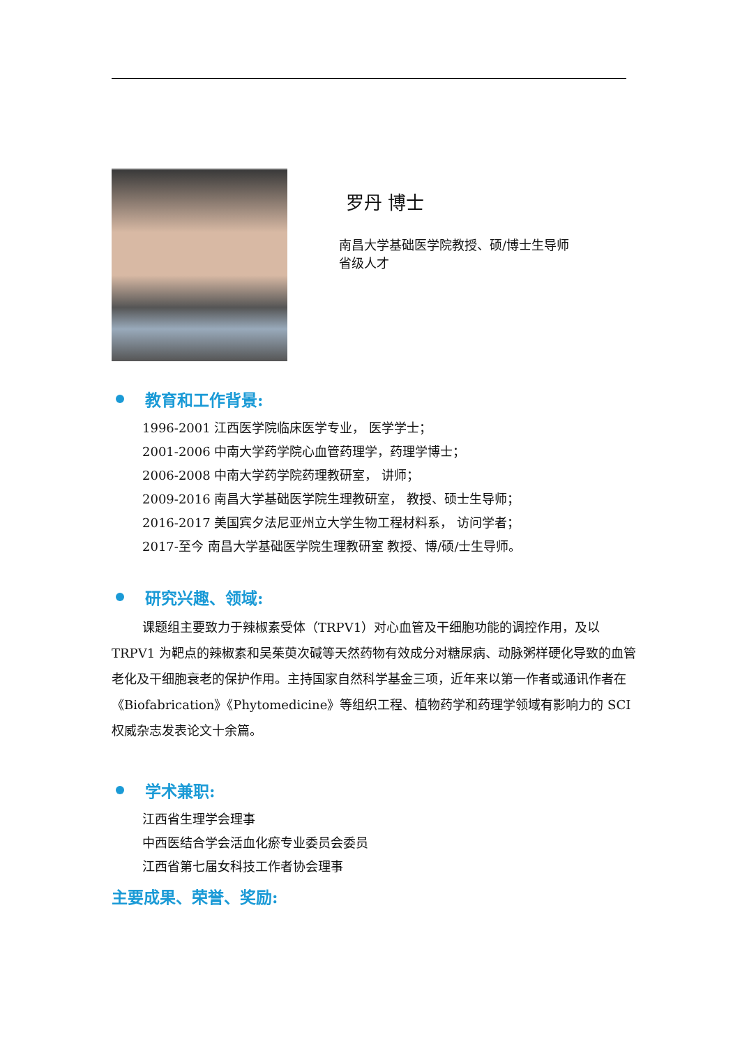罗丹 博士
南昌大学基础医学院教授、硕/博士生导师
省级人才
教育和工作背景:
1996-2001 江西医学院临床医学专业， 医学学士；
2001-2006 中南大学药学院心血管药理学，药理学博士；
2006-2008 中南大学药学院药理教研室， 讲师；
2009-2016 南昌大学基础医学院生理教研室， 教授、硕士生导师；
2016-2017 美国宾夕法尼亚州立大学生物工程材料系， 访问学者；
2017-至今 南昌大学基础医学院生理教研室 教授、博/硕/士生导师。
研究兴趣、领域:
课题组主要致力于辣椒素受体（TRPV1）对心血管及干细胞功能的调控作用，及以 TRPV1 为靶点的辣椒素和吴茱萸次碱等天然药物有效成分对糖尿病、动脉粥样硬化导致的血管老化及干细胞衰老的保护作用。主持国家自然科学基金三项，近年来以第一作者或通讯作者在《Biofabrication》《Phytomedicine》等组织工程、植物药学和药理学领域有影响力的 SCI 权威杂志发表论文十余篇。
学术兼职:
江西省生理学会理事
中西医结合学会活血化瘀专业委员会委员
江西省第七届女科技工作者协会理事
主要成果、荣誉、奖励: